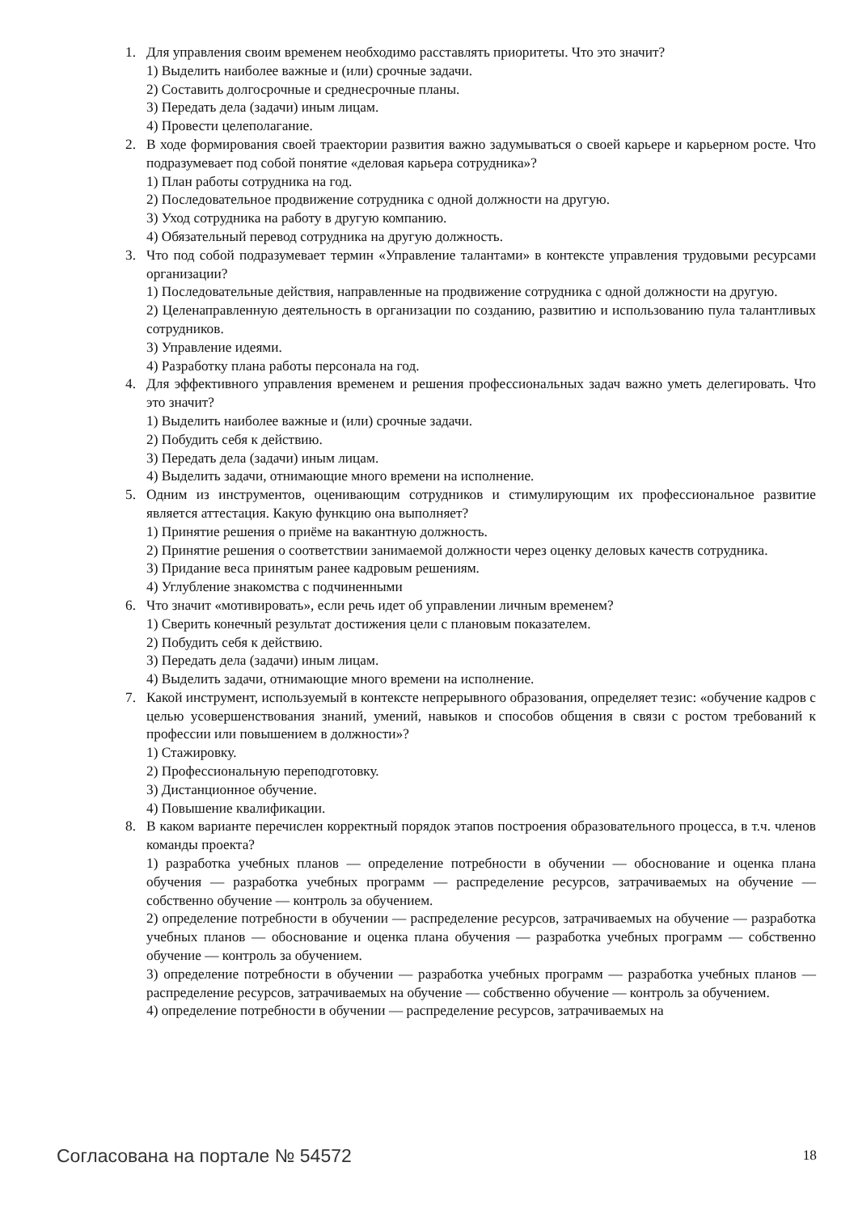1. Для управления своим временем необходимо расставлять приоритеты. Что это значит?
1) Выделить наиболее важные и (или) срочные задачи.
2) Составить долгосрочные и среднесрочные планы.
3) Передать дела (задачи) иным лицам.
4) Провести целеполагание.
2. В ходе формирования своей траектории развития важно задумываться о своей карьере и карьерном росте. Что подразумевает под собой понятие «деловая карьера сотрудника»?
1) План работы сотрудника на год.
2) Последовательное продвижение сотрудника с одной должности на другую.
3) Уход сотрудника на работу в другую компанию.
4) Обязательный перевод сотрудника на другую должность.
3. Что под собой подразумевает термин «Управление талантами» в контексте управления трудовыми ресурсами организации?
1) Последовательные действия, направленные на продвижение сотрудника с одной должности на другую.
2) Целенаправленную деятельность в организации по созданию, развитию и использованию пула талантливых сотрудников.
3) Управление идеями.
4) Разработку плана работы персонала на год.
4. Для эффективного управления временем и решения профессиональных задач важно уметь делегировать. Что это значит?
1) Выделить наиболее важные и (или) срочные задачи.
2) Побудить себя к действию.
3) Передать дела (задачи) иным лицам.
4) Выделить задачи, отнимающие много времени на исполнение.
5. Одним из инструментов, оценивающим сотрудников и стимулирующим их профессиональное развитие является аттестация. Какую функцию она выполняет?
1) Принятие решения о приёме на вакантную должность.
2) Принятие решения о соответствии занимаемой должности через оценку деловых качеств сотрудника.
3) Придание веса принятым ранее кадровым решениям.
4) Углубление знакомства с подчиненными
6. Что значит «мотивировать», если речь идет об управлении личным временем?
1) Сверить конечный результат достижения цели с плановым показателем.
2) Побудить себя к действию.
3) Передать дела (задачи) иным лицам.
4) Выделить задачи, отнимающие много времени на исполнение.
7. Какой инструмент, используемый в контексте непрерывного образования, определяет тезис: «обучение кадров с целью усовершенствования знаний, умений, навыков и способов общения в связи с ростом требований к профессии или повышением в должности»?
1) Стажировку.
2) Профессиональную переподготовку.
3) Дистанционное обучение.
4) Повышение квалификации.
8. В каком варианте перечислен корректный порядок этапов построения образовательного процесса, в т.ч. членов команды проекта?
1) разработка учебных планов — определение потребности в обучении — обоснование и оценка плана обучения — разработка учебных программ — распределение ресурсов, затрачиваемых на обучение — собственно обучение — контроль за обучением.
2) определение потребности в обучении — распределение ресурсов, затрачиваемых на обучение — разработка учебных планов — обоснование и оценка плана обучения — разработка учебных программ — собственно обучение — контроль за обучением.
3) определение потребности в обучении — разработка учебных программ — разработка учебных планов — распределение ресурсов, затрачиваемых на обучение — собственно обучение — контроль за обучением.
4) определение потребности в обучении — распределение ресурсов, затрачиваемых на
Согласована на портале № 54572 18